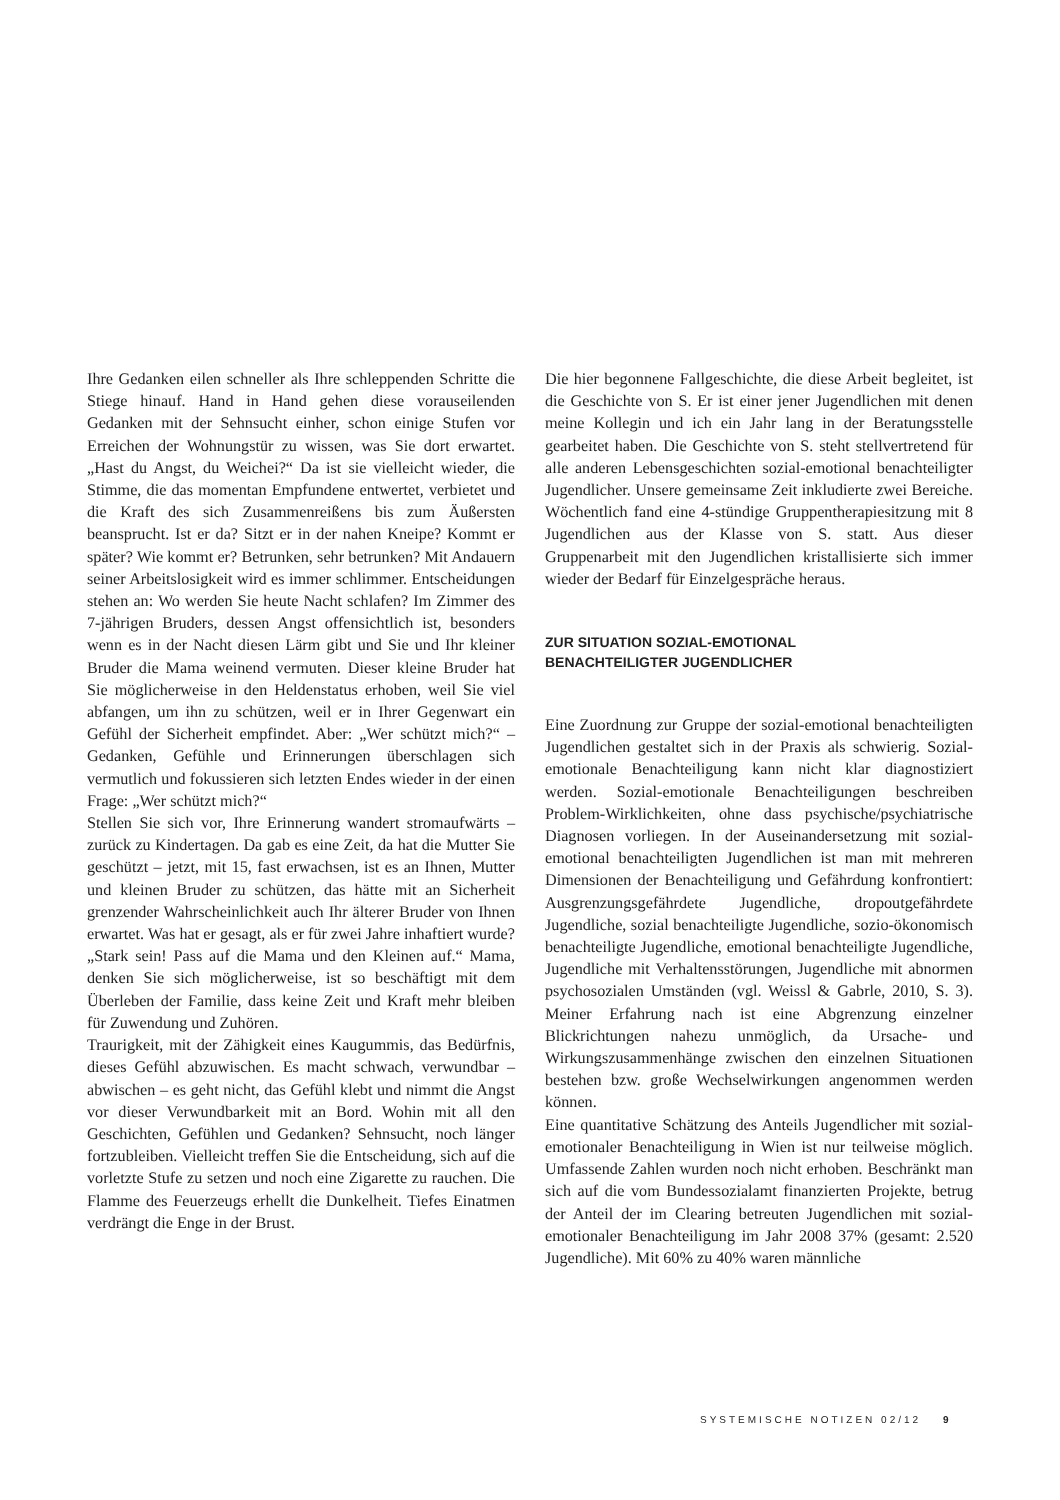Ihre Gedanken eilen schneller als Ihre schleppenden Schritte die Stiege hinauf. Hand in Hand gehen diese vorauseilenden Gedanken mit der Sehnsucht einher, schon einige Stufen vor Erreichen der Wohnungstür zu wissen, was Sie dort erwartet. „Hast du Angst, du Weichei?“ Da ist sie vielleicht wieder, die Stimme, die das momentan Empfundene entwertet, verbietet und die Kraft des sich Zusammenreißens bis zum Äußersten beansprucht. Ist er da? Sitzt er in der nahen Kneipe? Kommt er später? Wie kommt er? Betrunken, sehr betrunken? Mit Andauern seiner Arbeitslosigkeit wird es immer schlimmer. Entscheidungen stehen an: Wo werden Sie heute Nacht schlafen? Im Zimmer des 7-jährigen Bruders, dessen Angst offensichtlich ist, besonders wenn es in der Nacht diesen Lärm gibt und Sie und Ihr kleiner Bruder die Mama weinend vermuten. Dieser kleine Bruder hat Sie möglicherweise in den Heldenstatus erhoben, weil Sie viel abfangen, um ihn zu schützen, weil er in Ihrer Gegenwart ein Gefühl der Sicherheit empfindet. Aber: „Wer schützt mich?“ – Gedanken, Gefühle und Erinnerungen überschlagen sich vermutlich und fokussieren sich letzten Endes wieder in der einen Frage: „Wer schützt mich?“
Stellen Sie sich vor, Ihre Erinnerung wandert stromaufwärts – zurück zu Kindertagen. Da gab es eine Zeit, da hat die Mutter Sie geschützt – jetzt, mit 15, fast erwachsen, ist es an Ihnen, Mutter und kleinen Bruder zu schützen, das hätte mit an Sicherheit grenzender Wahrscheinlichkeit auch Ihr älterer Bruder von Ihnen erwartet. Was hat er gesagt, als er für zwei Jahre inhaftiert wurde? „Stark sein! Pass auf die Mama und den Kleinen auf.“ Mama, denken Sie sich möglicherweise, ist so beschäftigt mit dem Überleben der Familie, dass keine Zeit und Kraft mehr bleiben für Zuwendung und Zuhören.
Traurigkeit, mit der Zähigkeit eines Kaugummis, das Bedürfnis, dieses Gefühl abzuwischen. Es macht schwach, verwundbar – abwischen – es geht nicht, das Gefühl klebt und nimmt die Angst vor dieser Verwundbarkeit mit an Bord. Wohin mit all den Geschichten, Gefühlen und Gedanken? Sehnsucht, noch länger fortzubleiben. Vielleicht treffen Sie die Entscheidung, sich auf die vorletzte Stufe zu setzen und noch eine Zigarette zu rauchen. Die Flamme des Feuerzeugs erhellt die Dunkelheit. Tiefes Einatmen verdrängt die Enge in der Brust.
Die hier begonnene Fallgeschichte, die diese Arbeit begleitet, ist die Geschichte von S. Er ist einer jener Jugendlichen mit denen meine Kollegin und ich ein Jahr lang in der Beratungsstelle gearbeitet haben. Die Geschichte von S. steht stellvertretend für alle anderen Lebensgeschichten sozial-emotional benachteiligter Jugendlicher. Unsere gemeinsame Zeit inkludierte zwei Bereiche. Wöchentlich fand eine 4-stündige Gruppentherapiesitzung mit 8 Jugendlichen aus der Klasse von S. statt. Aus dieser Gruppenarbeit mit den Jugendlichen kristallisierte sich immer wieder der Bedarf für Einzelgespräche heraus.
ZUR SITUATION SOZIAL-EMOTIONAL
BENACHTEILIGTER JUGENDLICHER
Eine Zuordnung zur Gruppe der sozial-emotional benachteiligten Jugendlichen gestaltet sich in der Praxis als schwierig. Sozial-emotionale Benachteiligung kann nicht klar diagnostiziert werden. Sozial-emotionale Benachteiligungen beschreiben Problem-Wirklichkeiten, ohne dass psychische/psychiatrische Diagnosen vorliegen. In der Auseinandersetzung mit sozial-emotional benachteiligten Jugendlichen ist man mit mehreren Dimensionen der Benachteiligung und Gefährdung konfrontiert: Ausgrenzungsgefährdete Jugendliche, dropoutgefährdete Jugendliche, sozial benachteiligte Jugendliche, sozio-ökonomisch benachteiligte Jugendliche, emotional benachteiligte Jugendliche, Jugendliche mit Verhaltensstörungen, Jugendliche mit abnormen psychosozialen Umständen (vgl. Weissl & Gabrle, 2010, S. 3). Meiner Erfahrung nach ist eine Abgrenzung einzelner Blickrichtungen nahezu unmöglich, da Ursache- und Wirkungszusammenhänge zwischen den einzelnen Situationen bestehen bzw. große Wechselwirkungen angenommen werden können.
Eine quantitative Schätzung des Anteils Jugendlicher mit sozial-emotionaler Benachteiligung in Wien ist nur teilweise möglich. Umfassende Zahlen wurden noch nicht erhoben. Beschränkt man sich auf die vom Bundessozialamt finanzierten Projekte, betrug der Anteil der im Clearing betreuten Jugendlichen mit sozial-emotionaler Benachteiligung im Jahr 2008 37% (gesamt: 2.520 Jugendliche). Mit 60% zu 40% waren männliche
SYSTEMISCHE NOTIZEN 02/12 9